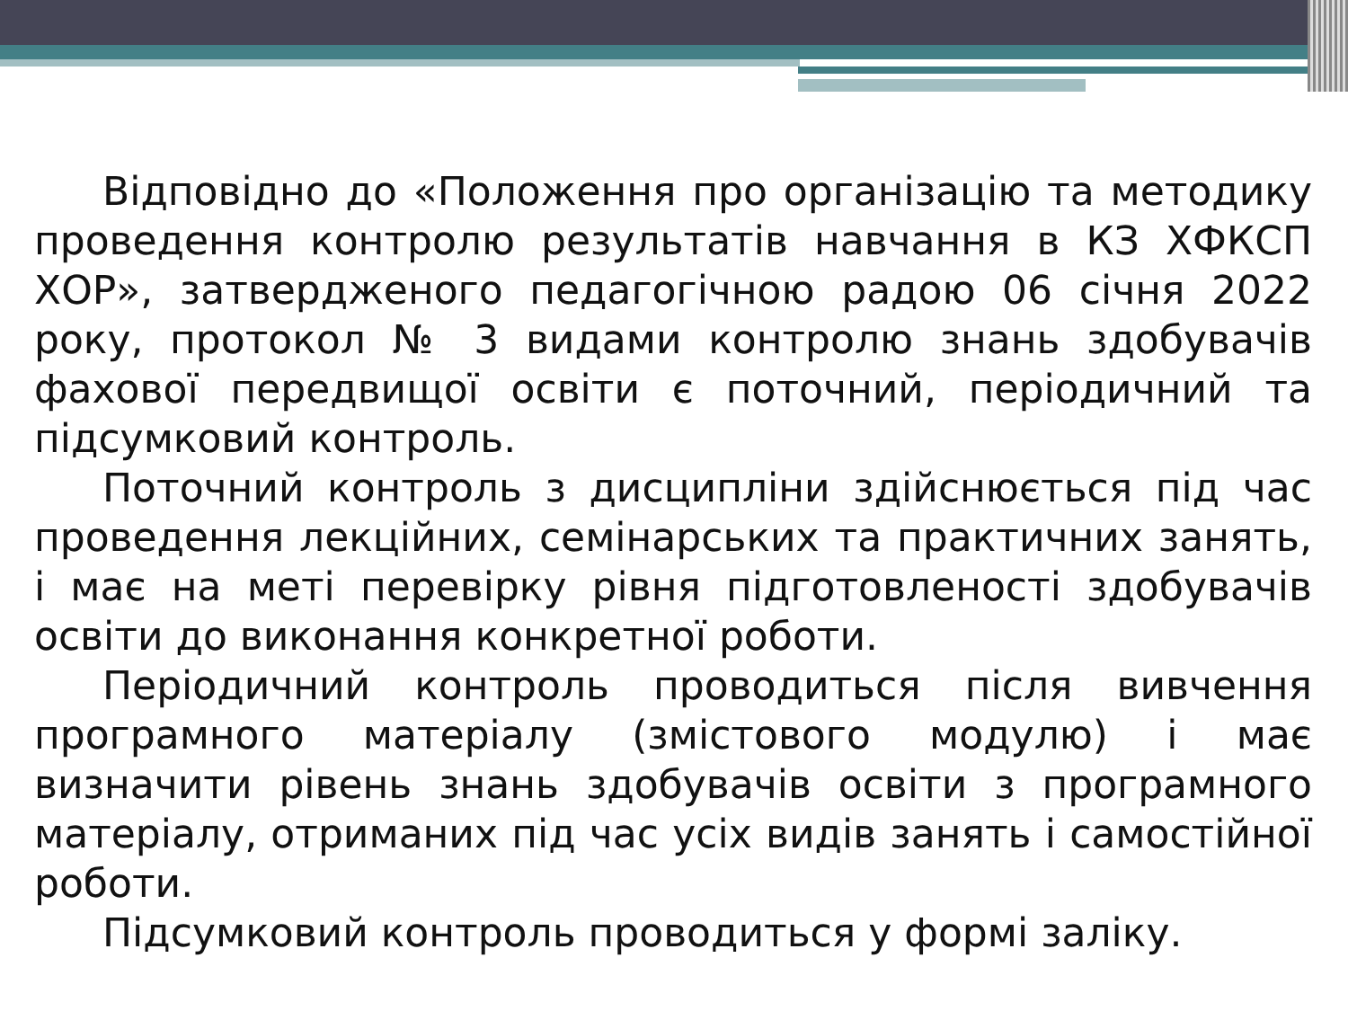Відповідно до «Положення про організацію та методику проведення контролю результатів навчання в КЗ ХФКСП ХОР», затвердженого педагогічною радою 06 січня 2022 року, протокол № 3 видами контролю знань здобувачів фахової передвищої освіти є поточний, періодичний та підсумковий контроль.
Поточний контроль з дисципліни здійснюється під час проведення лекційних, семінарських та практичних занять, і має на меті перевірку рівня підготовленості здобувачів освіти до виконання конкретної роботи.
Періодичний контроль проводиться після вивчення програмного матеріалу (змістового модулю) і має визначити рівень знань здобувачів освіти з програмного матеріалу, отриманих під час усіх видів занять і самостійної роботи.
Підсумковий контроль проводиться у формі заліку.